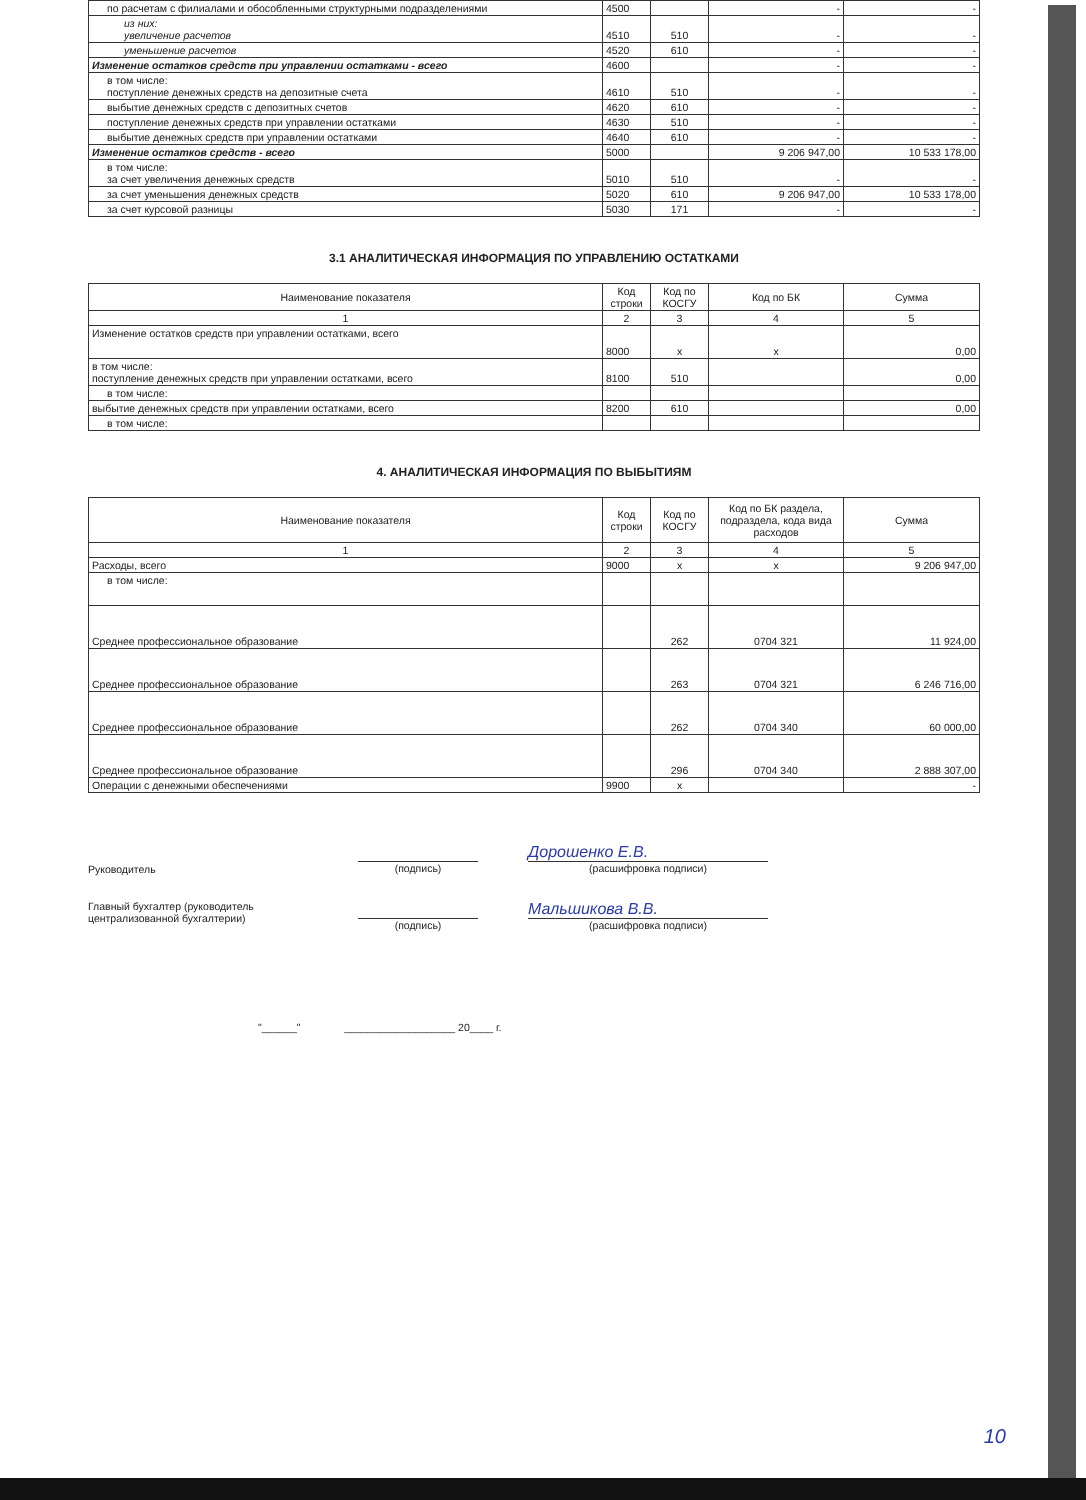| по расчетам с филиалами и обособленными структурными подразделениями | 4500 | | - | - |
| из них: увеличение расчетов | 4510 | 510 | - | - |
| уменьшение расчетов | 4520 | 610 | - | - |
| Изменение остатков средств при управлении остатками - всего | 4600 | | - | - |
| в том числе: поступление денежных средств на депозитные счета | 4610 | 510 | - | - |
| выбытие денежных средств с депозитных счетов | 4620 | 610 | - | - |
| поступление денежных средств при управлении остатками | 4630 | 510 | - | - |
| выбытие денежных средств при управлении остатками | 4640 | 610 | - | - |
| Изменение остатков средств - всего | 5000 | | 9 206 947,00 | 10 533 178,00 |
| в том числе: за счет увеличения денежных средств | 5010 | 510 | - | - |
| за счет уменьшения денежных средств | 5020 | 610 | 9 206 947,00 | 10 533 178,00 |
| за счет курсовой разницы | 5030 | 171 | - | - |
3.1 АНАЛИТИЧЕСКАЯ ИНФОРМАЦИЯ ПО УПРАВЛЕНИЮ ОСТАТКАМИ
| Наименование показателя | Код строки | Код по КОСГУ | Код по БК | Сумма |
| --- | --- | --- | --- | --- |
| 1 | 2 | 3 | 4 | 5 |
| Изменение остатков средств при управлении остатками, всего | 8000 | x | x | 0,00 |
| в том числе: поступление денежных средств при управлении остатками, всего | 8100 | 510 | | 0,00 |
| в том числе: | | | | |
| выбытие денежных средств при управлении остатками, всего | 8200 | 610 | | 0,00 |
| в том числе: | | | | |
4. АНАЛИТИЧЕСКАЯ ИНФОРМАЦИЯ ПО ВЫБЫТИЯМ
| Наименование показателя | Код строки | Код по КОСГУ | Код по БК раздела, подраздела, кода вида расходов | Сумма |
| --- | --- | --- | --- | --- |
| 1 | 2 | 3 | 4 | 5 |
| Расходы, всего | 9000 | x | x | 9 206 947,00 |
| в том числе: | | | | |
| Среднее профессиональное образование | | 262 | 0704 321 | 11 924,00 |
| Среднее профессиональное образование | | 263 | 0704 321 | 6 246 716,00 |
| Среднее профессиональное образование | | 262 | 0704 340 | 60 000,00 |
| Среднее профессиональное образование | | 296 | 0704 340 | 2 888 307,00 |
| Операции с денежными обеспечениями | 9900 | x | | - |
Руководитель
(подпись)
Дорошенко Е.В.
(расшифровка подписи)
Главный бухгалтер (руководитель
централизованной бухгалтерии)
(подпись)
Мальшикова В.В.
(расшифровка подписи)
"______" ___________________ 20____ г.
10